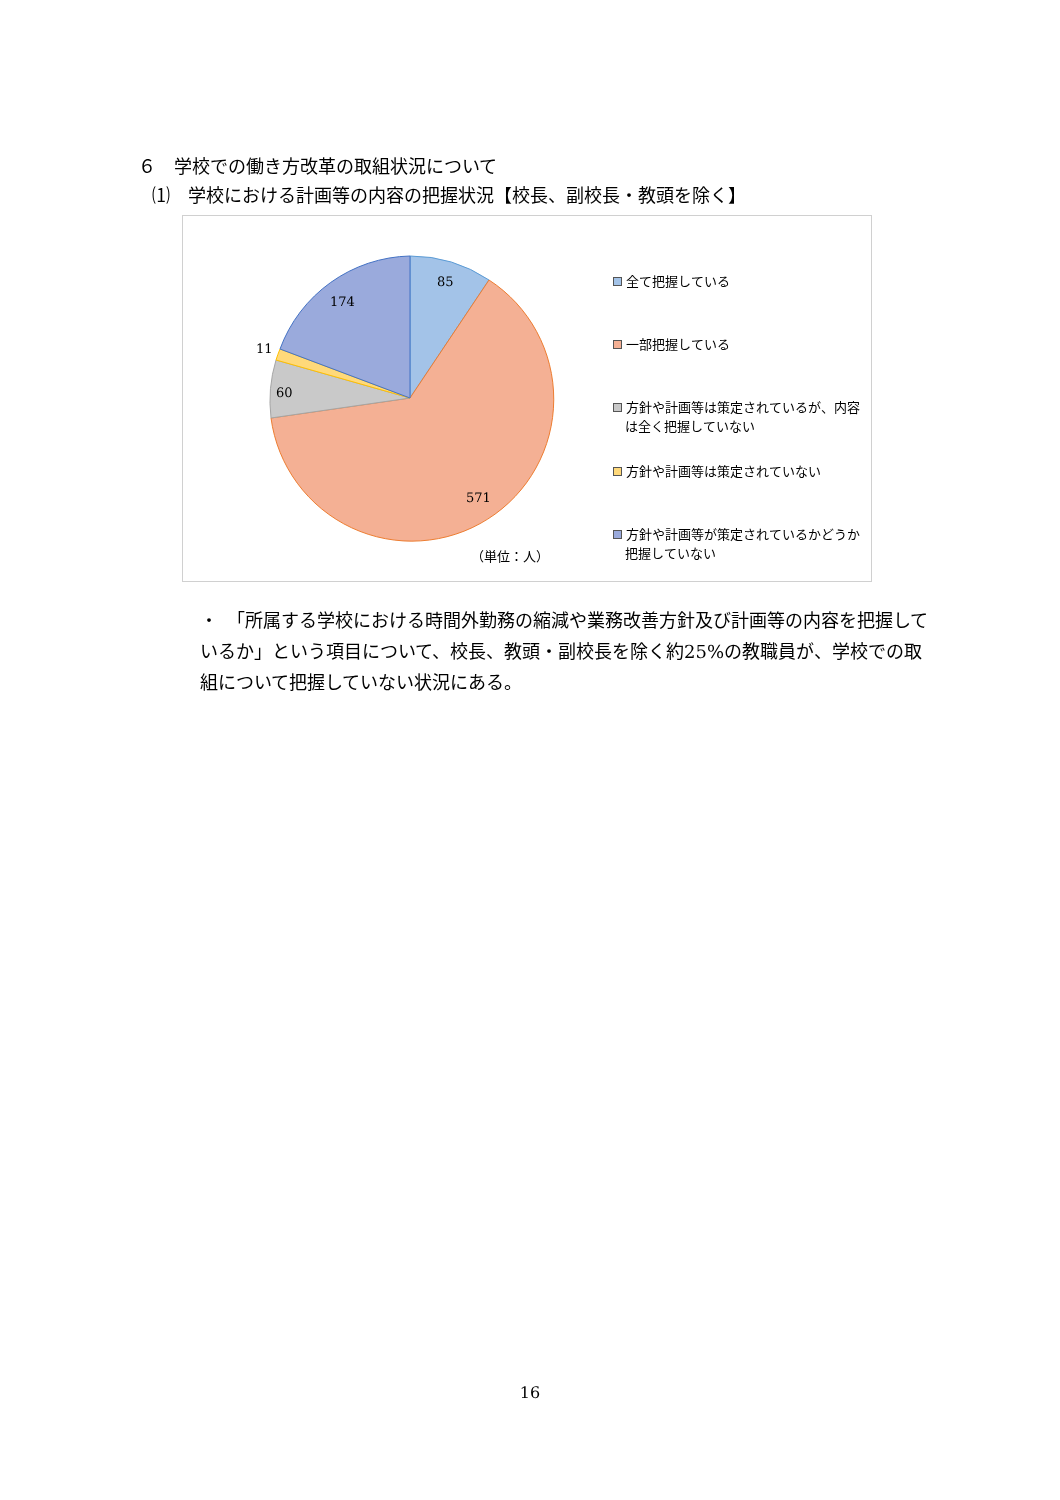６　学校での働き方改革の取組状況について
⑴　学校における計画等の内容の把握状況【校長、副校長・教頭を除く】
85
174
11
60
571
（単位：人）
全て把握している
一部把握している
方針や計画等は策定されているが、内容は全く把握していない
方針や計画等は策定されていない
方針や計画等が策定されているかどうか把握していない
・　「所属する学校における時間外勤務の縮減や業務改善方針及び計画等の内容を把握しているか」という項目について、校長、教頭・副校長を除く約25%の教職員が、学校での取組について把握していない状況にある。
16